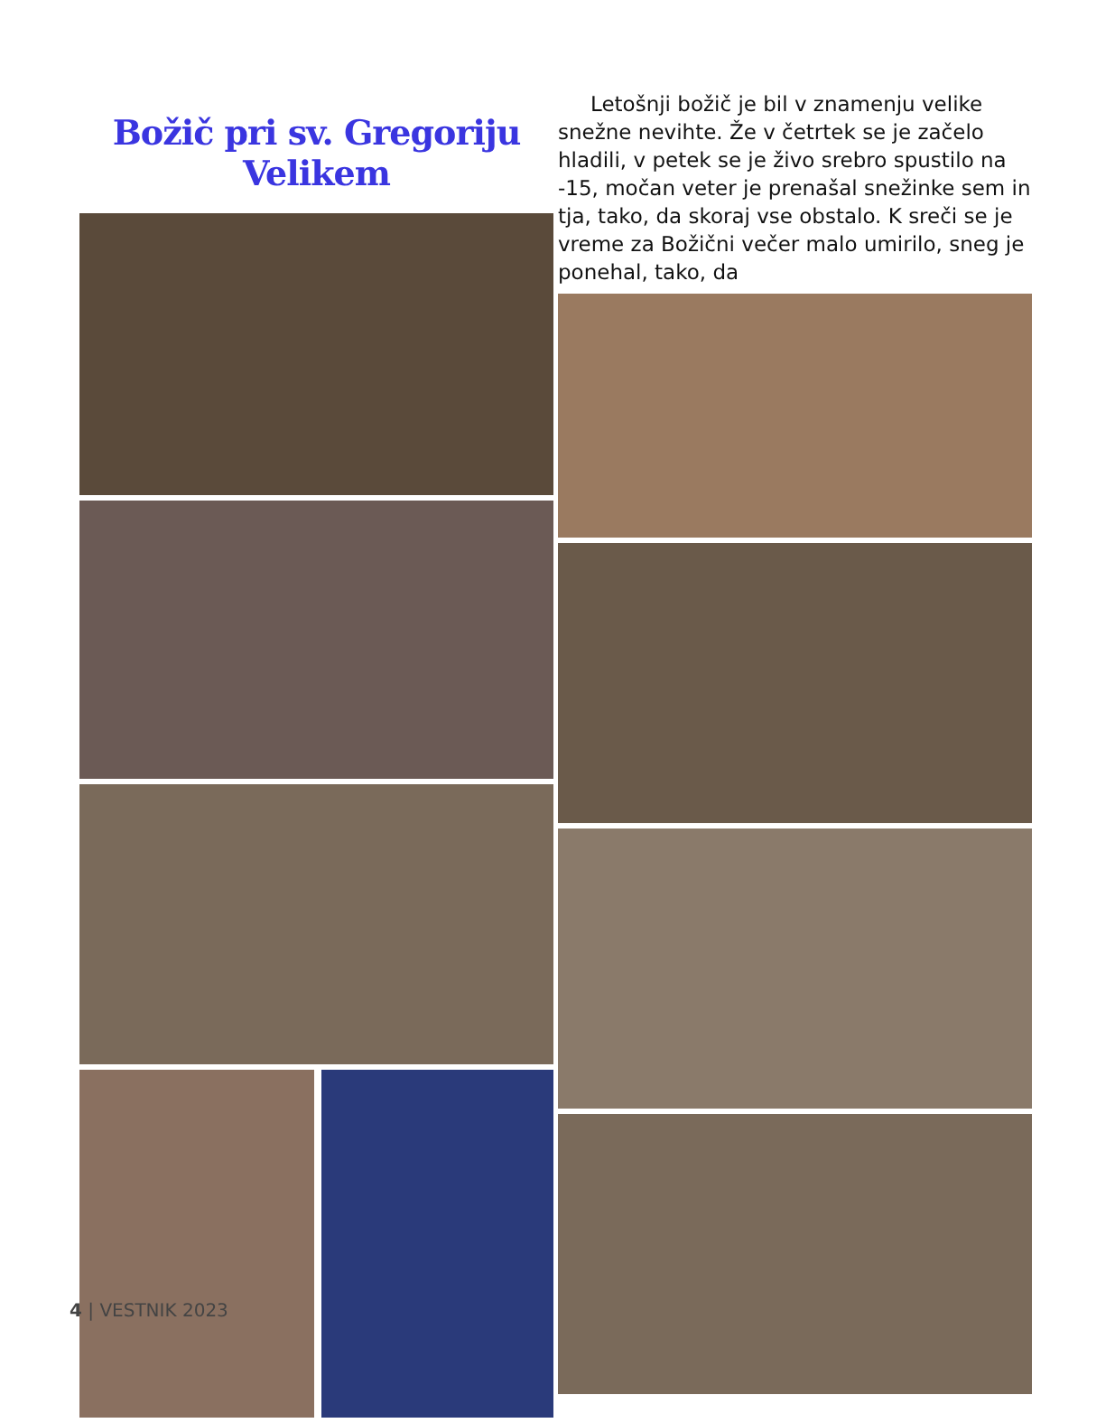Božič pri sv. Gregoriju Velikem
Letošnji božič je bil v znamenju velike snežne nevihte. Že v četrtek se je začelo hladili, v petek se je živo srebro spustilo na -15, močan veter je prenašal snežinke sem in tja, tako, da skoraj vse obstalo. K sreči se je vreme za Božični večer malo umirilo, sneg je ponehal, tako, da
4 | VESTNIK 2023